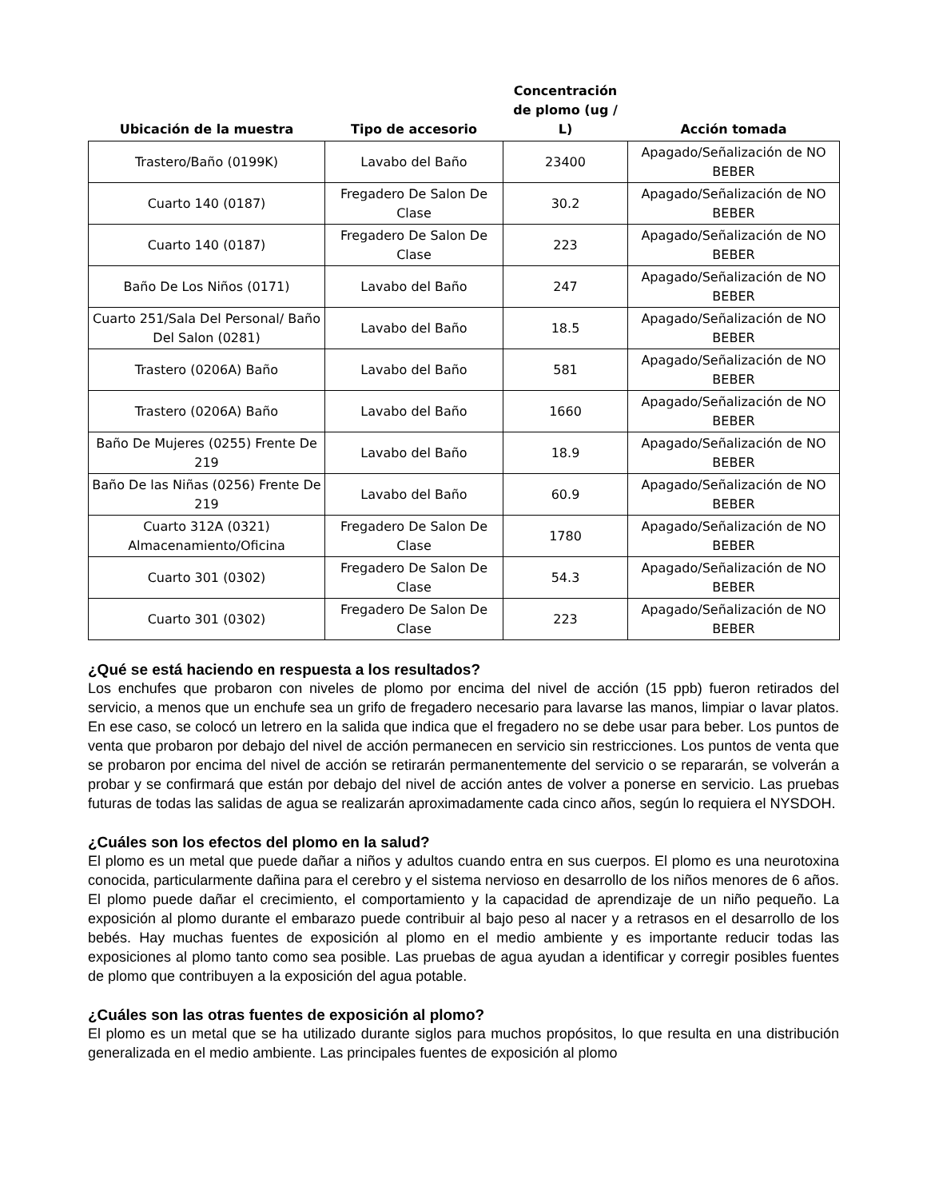| Ubicación de la muestra | Tipo de accesorio | Concentración de plomo (ug / L) | Acción tomada |
| --- | --- | --- | --- |
| Trastero/Baño (0199K) | Lavabo del Baño | 23400 | Apagado/Señalización de NO BEBER |
| Cuarto 140 (0187) | Fregadero De Salon De Clase | 30.2 | Apagado/Señalización de NO BEBER |
| Cuarto 140 (0187) | Fregadero De Salon De Clase | 223 | Apagado/Señalización de NO BEBER |
| Baño De Los Niños (0171) | Lavabo del Baño | 247 | Apagado/Señalización de NO BEBER |
| Cuarto 251/Sala Del Personal/ Baño Del Salon (0281) | Lavabo del Baño | 18.5 | Apagado/Señalización de NO BEBER |
| Trastero (0206A) Baño | Lavabo del Baño | 581 | Apagado/Señalización de NO BEBER |
| Trastero (0206A) Baño | Lavabo del Baño | 1660 | Apagado/Señalización de NO BEBER |
| Baño De Mujeres (0255) Frente De 219 | Lavabo del Baño | 18.9 | Apagado/Señalización de NO BEBER |
| Baño De las Niñas (0256) Frente De 219 | Lavabo del Baño | 60.9 | Apagado/Señalización de NO BEBER |
| Cuarto 312A (0321) Almacenamiento/Oficina | Fregadero De Salon De Clase | 1780 | Apagado/Señalización de NO BEBER |
| Cuarto 301 (0302) | Fregadero De Salon De Clase | 54.3 | Apagado/Señalización de NO BEBER |
| Cuarto 301 (0302) | Fregadero De Salon De Clase | 223 | Apagado/Señalización de NO BEBER |
¿Qué se está haciendo en respuesta a los resultados?
Los enchufes que probaron con niveles de plomo por encima del nivel de acción (15 ppb) fueron retirados del servicio, a menos que un enchufe sea un grifo de fregadero necesario para lavarse las manos, limpiar o lavar platos. En ese caso, se colocó un letrero en la salida que indica que el fregadero no se debe usar para beber. Los puntos de venta que probaron por debajo del nivel de acción permanecen en servicio sin restricciones. Los puntos de venta que se probaron por encima del nivel de acción se retirarán permanentemente del servicio o se repararán, se volverán a probar y se confirmará que están por debajo del nivel de acción antes de volver a ponerse en servicio. Las pruebas futuras de todas las salidas de agua se realizarán aproximadamente cada cinco años, según lo requiera el NYSDOH.
¿Cuáles son los efectos del plomo en la salud?
El plomo es un metal que puede dañar a niños y adultos cuando entra en sus cuerpos. El plomo es una neurotoxina conocida, particularmente dañina para el cerebro y el sistema nervioso en desarrollo de los niños menores de 6 años. El plomo puede dañar el crecimiento, el comportamiento y la capacidad de aprendizaje de un niño pequeño. La exposición al plomo durante el embarazo puede contribuir al bajo peso al nacer y a retrasos en el desarrollo de los bebés. Hay muchas fuentes de exposición al plomo en el medio ambiente y es importante reducir todas las exposiciones al plomo tanto como sea posible. Las pruebas de agua ayudan a identificar y corregir posibles fuentes de plomo que contribuyen a la exposición del agua potable.
¿Cuáles son las otras fuentes de exposición al plomo?
El plomo es un metal que se ha utilizado durante siglos para muchos propósitos, lo que resulta en una distribución generalizada en el medio ambiente. Las principales fuentes de exposición al plomo